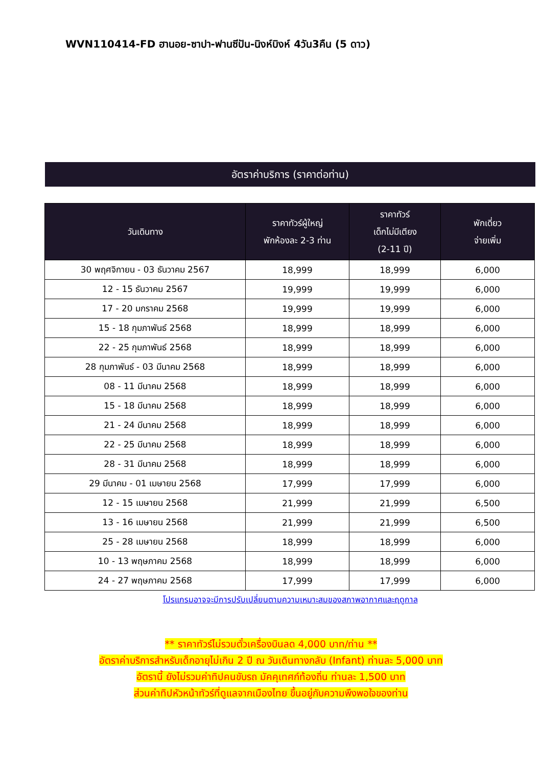WVN110414-FD ฮานอย-ซาปา-ฟานซีปัน-นิงห์บิงห์ 4วัน3คืน (5 ดาว)
อัตราค่าบริการ (ราคาต่อท่าน)
| วันเดินทาง | ราคาทัวร์ผู้ใหญ่ พักห้องละ 2-3 ท่าน | ราคาทัวร์ เด็กไม่มีเตียง (2-11 ปี) | พักเดี่ยว จ่ายเพิ่ม |
| --- | --- | --- | --- |
| 30 พฤศจิกายน - 03 ธันวาคม 2567 | 18,999 | 18,999 | 6,000 |
| 12 - 15 ธันวาคม 2567 | 19,999 | 19,999 | 6,000 |
| 17 - 20 มกราคม 2568 | 19,999 | 19,999 | 6,000 |
| 15 - 18 กุมภาพันธ์ 2568 | 18,999 | 18,999 | 6,000 |
| 22 - 25 กุมภาพันธ์ 2568 | 18,999 | 18,999 | 6,000 |
| 28 กุมภาพันธ์ - 03 มีนาคม 2568 | 18,999 | 18,999 | 6,000 |
| 08 - 11 มีนาคม 2568 | 18,999 | 18,999 | 6,000 |
| 15 - 18 มีนาคม 2568 | 18,999 | 18,999 | 6,000 |
| 21 - 24 มีนาคม 2568 | 18,999 | 18,999 | 6,000 |
| 22 - 25 มีนาคม 2568 | 18,999 | 18,999 | 6,000 |
| 28 - 31 มีนาคม 2568 | 18,999 | 18,999 | 6,000 |
| 29 มีนาคม - 01 เมษายน 2568 | 17,999 | 17,999 | 6,000 |
| 12 - 15 เมษายน 2568 | 21,999 | 21,999 | 6,500 |
| 13 - 16 เมษายน 2568 | 21,999 | 21,999 | 6,500 |
| 25 - 28 เมษายน 2568 | 18,999 | 18,999 | 6,000 |
| 10 - 13 พฤษภาคม 2568 | 18,999 | 18,999 | 6,000 |
| 24 - 27 พฤษภาคม 2568 | 17,999 | 17,999 | 6,000 |
โปรแกรมอาจจะมีการปรับเปลี่ยนตามความเหมาะสมของสภาพอากาศและฤดูกาล
** ราคาทัวร์ไม่รวมตั๋วเครื่องบินลด 4,000 บาท/ท่าน **
อัตราค่าบริการสำหรับเด็กอายุไม่เกิน 2 ปี ณ วันเดินทางกลับ (Infant) ท่านละ 5,000 บาท
อัตรานี้ ยังไม่รวมค่าทิปคนขับรถ มัคคุเทศก์ท้องถิ่น ท่านละ 1,500 บาท
ส่วนค่าทิปหัวหน้าทัวร์ที่ดูแลจากเมืองไทย ขึ้นอยู่กับความพึงพอใจของท่าน